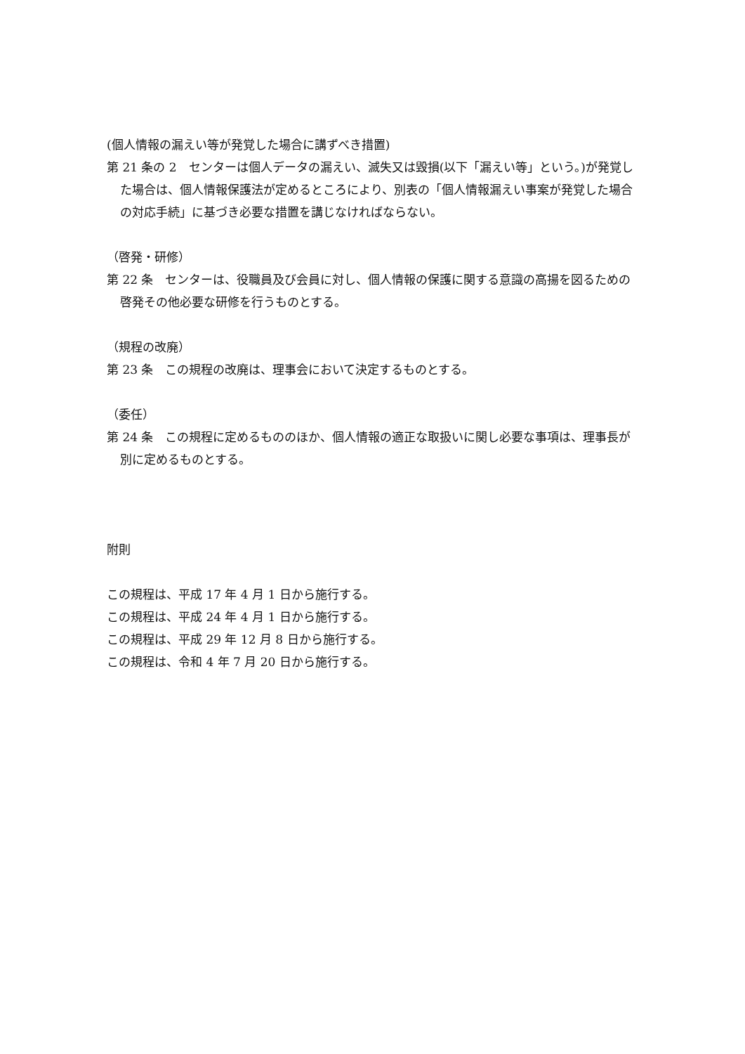(個人情報の漏えい等が発覚した場合に講ずべき措置)
第 21 条の 2　センターは個人データの漏えい、滅失又は毀損(以下「漏えい等」という。)が発覚した場合は、個人情報保護法が定めるところにより、別表の「個人情報漏えい事案が発覚した場合の対応手続」に基づき必要な措置を講じなければならない。
（啓発・研修）
第 22 条　センターは、役職員及び会員に対し、個人情報の保護に関する意識の高揚を図るための啓発その他必要な研修を行うものとする。
（規程の改廃）
第 23 条　この規程の改廃は、理事会において決定するものとする。
（委任）
第 24 条　この規程に定めるもののほか、個人情報の適正な取扱いに関し必要な事項は、理事長が別に定めるものとする。
附則
この規程は、平成 17 年 4 月 1 日から施行する。
この規程は、平成 24 年 4 月 1 日から施行する。
この規程は、平成 29 年 12 月 8 日から施行する。
この規程は、令和 4 年 7 月 20 日から施行する。